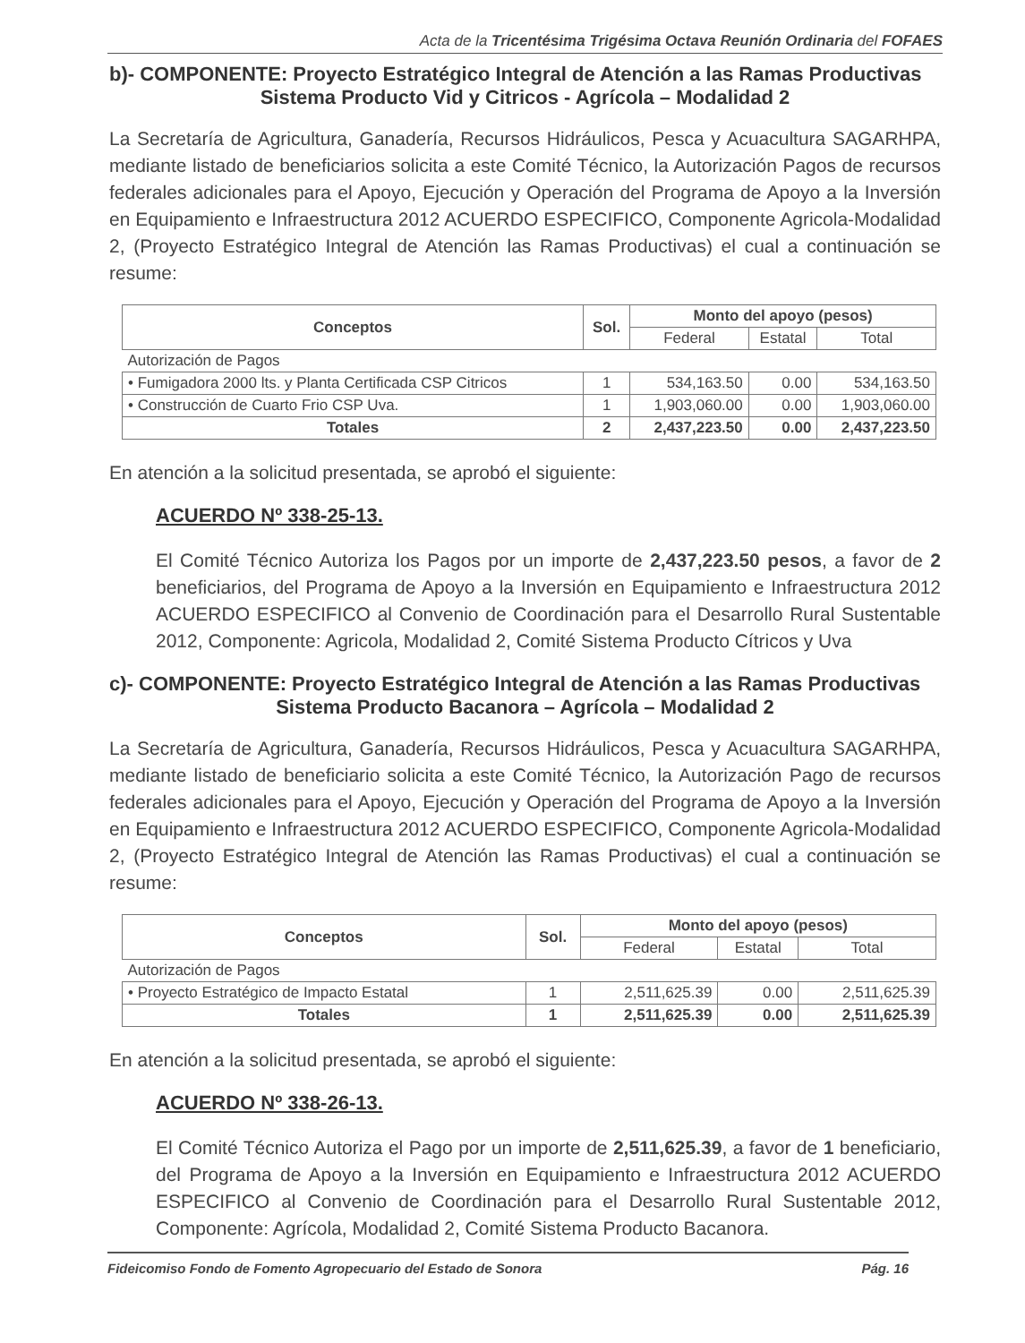Acta de la Tricentésima Trigésima Octava Reunión Ordinaria del FOFAES
b)- COMPONENTE: Proyecto Estratégico Integral de Atención a las Ramas Productivas
Sistema Producto Vid y Citricos - Agrícola – Modalidad 2
La Secretaría de Agricultura, Ganadería, Recursos Hidráulicos, Pesca y Acuacultura SAGARHPA, mediante listado de beneficiarios solicita a este Comité Técnico, la Autorización Pagos de recursos federales adicionales para el Apoyo, Ejecución y Operación del Programa de Apoyo a la Inversión en Equipamiento e Infraestructura 2012 ACUERDO ESPECIFICO, Componente Agricola-Modalidad 2, (Proyecto Estratégico Integral de Atención las Ramas Productivas) el cual a continuación se resume:
| Conceptos | Sol. | Monto del apoyo (pesos) | | |
| --- | --- | --- | --- | --- |
| | | Federal | Estatal | Total |
| Autorización de Pagos | | | | |
| • Fumigadora 2000 lts. y Planta Certificada CSP Citricos | 1 | 534,163.50 | 0.00 | 534,163.50 |
| • Construcción de Cuarto Frio CSP Uva. | 1 | 1,903,060.00 | 0.00 | 1,903,060.00 |
| Totales | 2 | 2,437,223.50 | 0.00 | 2,437,223.50 |
En atención a la solicitud presentada, se aprobó el siguiente:
ACUERDO Nº 338-25-13.
El Comité Técnico Autoriza los Pagos por un importe de 2,437,223.50 pesos, a favor de 2 beneficiarios, del Programa de Apoyo a la Inversión en Equipamiento e Infraestructura 2012 ACUERDO ESPECIFICO al Convenio de Coordinación para el Desarrollo Rural Sustentable 2012, Componente: Agricola, Modalidad 2, Comité Sistema Producto Cítricos y Uva
c)- COMPONENTE: Proyecto Estratégico Integral de Atención a las Ramas Productivas
Sistema Producto Bacanora – Agrícola – Modalidad 2
La Secretaría de Agricultura, Ganadería, Recursos Hidráulicos, Pesca y Acuacultura SAGARHPA, mediante listado de beneficiario solicita a este Comité Técnico, la Autorización Pago de recursos federales adicionales para el Apoyo, Ejecución y Operación del Programa de Apoyo a la Inversión en Equipamiento e Infraestructura 2012 ACUERDO ESPECIFICO, Componente Agricola-Modalidad 2, (Proyecto Estratégico Integral de Atención las Ramas Productivas) el cual a continuación se resume:
| Conceptos | Sol. | Monto del apoyo (pesos) | | |
| --- | --- | --- | --- | --- |
| | | Federal | Estatal | Total |
| Autorización de Pagos | | | | |
| • Proyecto Estratégico de Impacto Estatal | 1 | 2,511,625.39 | 0.00 | 2,511,625.39 |
| Totales | 1 | 2,511,625.39 | 0.00 | 2,511,625.39 |
En atención a la solicitud presentada, se aprobó el siguiente:
ACUERDO Nº 338-26-13.
El Comité Técnico Autoriza el Pago por un importe de 2,511,625.39, a favor de 1 beneficiario, del Programa de Apoyo a la Inversión en Equipamiento e Infraestructura 2012 ACUERDO ESPECIFICO al Convenio de Coordinación para el Desarrollo Rural Sustentable 2012, Componente: Agrícola, Modalidad 2, Comité Sistema Producto Bacanora.
Fideicomiso Fondo de Fomento Agropecuario del Estado de Sonora Pág. 16